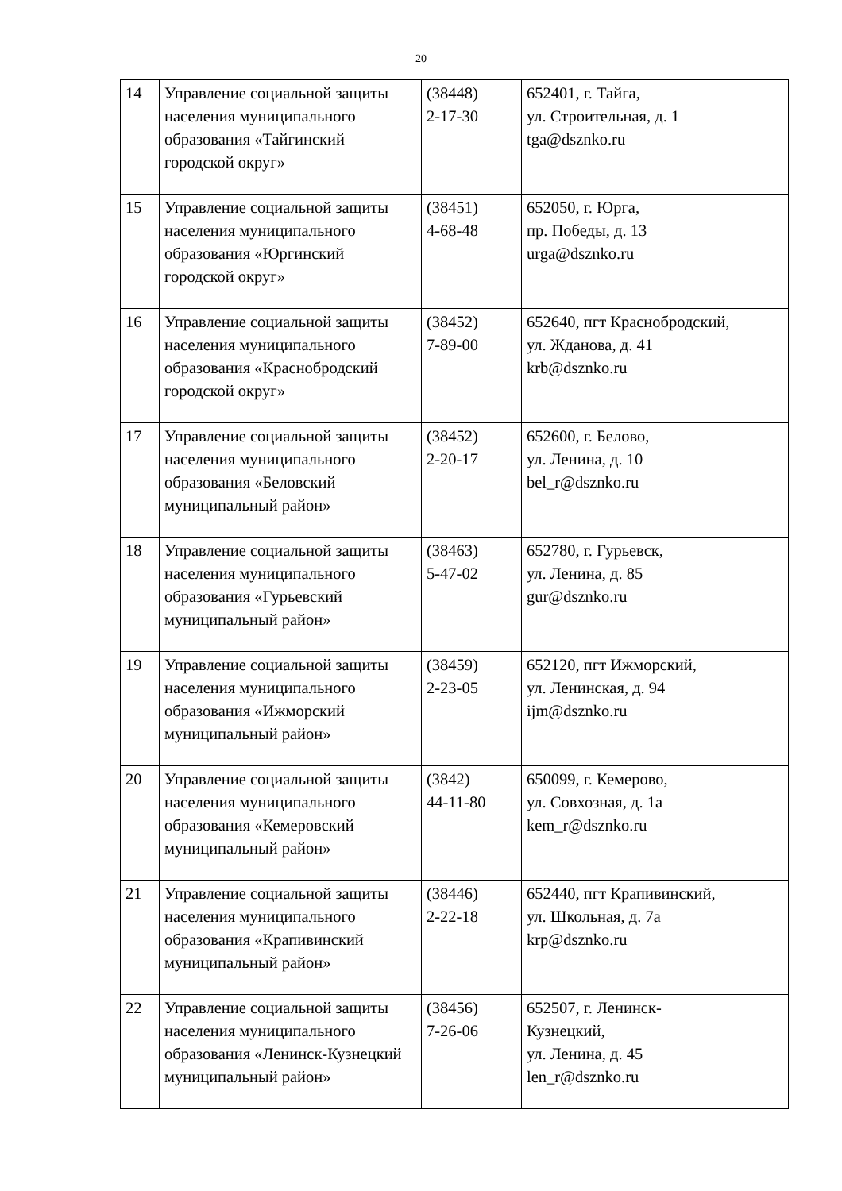20
| 14 | Управление социальной защиты населения муниципального образования «Тайгинский городской округ» | (38448) 2-17-30 | 652401, г. Тайга, ул. Строительная, д. 1 tga@dsznko.ru |
| 15 | Управление социальной защиты населения муниципального образования «Юргинский городской округ» | (38451) 4-68-48 | 652050, г. Юрга, пр. Победы, д. 13 urga@dsznko.ru |
| 16 | Управление социальной защиты населения муниципального образования «Краснобродский городской округ» | (38452) 7-89-00 | 652640, пгт Краснобродский, ул. Жданова, д. 41 krb@dsznko.ru |
| 17 | Управление социальной защиты населения муниципального образования «Беловский муниципальный район» | (38452) 2-20-17 | 652600, г. Белово, ул. Ленина, д. 10 bel_r@dsznko.ru |
| 18 | Управление социальной защиты населения муниципального образования «Гурьевский муниципальный район» | (38463) 5-47-02 | 652780, г. Гурьевск, ул. Ленина, д. 85 gur@dsznko.ru |
| 19 | Управление социальной защиты населения муниципального образования «Ижморский муниципальный район» | (38459) 2-23-05 | 652120, пгт Ижморский, ул. Ленинская, д. 94 ijm@dsznko.ru |
| 20 | Управление социальной защиты населения муниципального образования «Кемеровский муниципальный район» | (3842) 44-11-80 | 650099, г. Кемерово, ул. Совхозная, д. 1а kem_r@dsznko.ru |
| 21 | Управление социальной защиты населения муниципального образования «Крапивинский муниципальный район» | (38446) 2-22-18 | 652440, пгт Крапивинский, ул. Школьная, д. 7а krp@dsznko.ru |
| 22 | Управление социальной защиты населения муниципального образования «Ленинск-Кузнецкий муниципальный район» | (38456) 7-26-06 | 652507, г. Ленинск- Кузнецкий, ул. Ленина, д. 45 len_r@dsznko.ru |